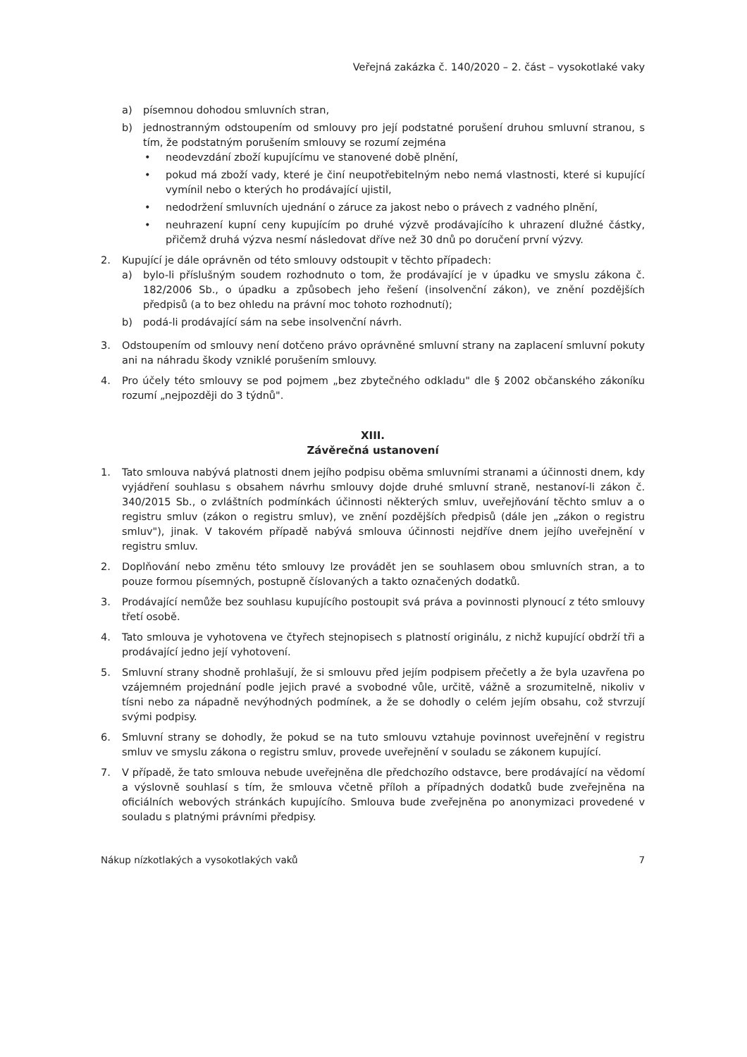Veřejná zakázka č. 140/2020 – 2. část – vysokotlaké vaky
a) písemnou dohodou smluvních stran,
b) jednostranným odstoupením od smlouvy pro její podstatné porušení druhou smluvní stranou, s tím, že podstatným porušením smlouvy se rozumí zejména
• neodevzdání zboží kupujícímu ve stanovené době plnění,
• pokud má zboží vady, které je činí neupotřebitelným nebo nemá vlastnosti, které si kupující vymínil nebo o kterých ho prodávající ujistil,
• nedodržení smluvních ujednání o záruce za jakost nebo o právech z vadného plnění,
• neuhrazení kupní ceny kupujícím po druhé výzvě prodávajícího k uhrazení dlužné částky, přičemž druhá výzva nesmí následovat dříve než 30 dnů po doručení první výzvy.
2. Kupující je dále oprávněn od této smlouvy odstoupit v těchto případech:
a) bylo-li příslušným soudem rozhodnuto o tom, že prodávající je v úpadku ve smyslu zákona č. 182/2006 Sb., o úpadku a způsobech jeho řešení (insolvenční zákon), ve znění pozdějších předpisů (a to bez ohledu na právní moc tohoto rozhodnutí);
b) podá-li prodávající sám na sebe insolvenční návrh.
3. Odstoupením od smlouvy není dotčeno právo oprávněné smluvní strany na zaplacení smluvní pokuty ani na náhradu škody vzniklé porušením smlouvy.
4. Pro účely této smlouvy se pod pojmem „bez zbytečného odkladu" dle § 2002 občanského zákoníku rozumí „nejpozději do 3 týdnů".
XIII.
Závěrečná ustanovení
1. Tato smlouva nabývá platnosti dnem jejího podpisu oběma smluvními stranami a účinnosti dnem, kdy vyjádření souhlasu s obsahem návrhu smlouvy dojde druhé smluvní straně, nestanoví-li zákon č. 340/2015 Sb., o zvláštních podmínkách účinnosti některých smluv, uveřejňování těchto smluv a o registru smluv (zákon o registru smluv), ve znění pozdějších předpisů (dále jen „zákon o registru smluv"), jinak. V takovém případě nabývá smlouva účinnosti nejdříve dnem jejího uveřejnění v registru smluv.
2. Doplňování nebo změnu této smlouvy lze provádět jen se souhlasem obou smluvních stran, a to pouze formou písemných, postupně číslovaných a takto označených dodatků.
3. Prodávající nemůže bez souhlasu kupujícího postoupit svá práva a povinnosti plynoucí z této smlouvy třetí osobě.
4. Tato smlouva je vyhotovena ve čtyřech stejnopisech s platností originálu, z nichž kupující obdrží tři a prodávající jedno její vyhotovení.
5. Smluvní strany shodně prohlašují, že si smlouvu před jejím podpisem přečetly a že byla uzavřena po vzájemném projednání podle jejich pravé a svobodné vůle, určitě, vážně a srozumitelně, nikoliv v tísni nebo za nápadně nevýhodných podmínek, a že se dohodly o celém jejím obsahu, což stvrzují svými podpisy.
6. Smluvní strany se dohodly, že pokud se na tuto smlouvu vztahuje povinnost uveřejnění v registru smluv ve smyslu zákona o registru smluv, provede uveřejnění v souladu se zákonem kupující.
7. V případě, že tato smlouva nebude uveřejněna dle předchozího odstavce, bere prodávající na vědomí a výslovně souhlasí s tím, že smlouva včetně příloh a případných dodatků bude zveřejněna na oficiálních webových stránkách kupujícího. Smlouva bude zveřejněna po anonymizaci provedené v souladu s platnými právními předpisy.
Nákup nízkotlakých a vysokotlakých vaků 7